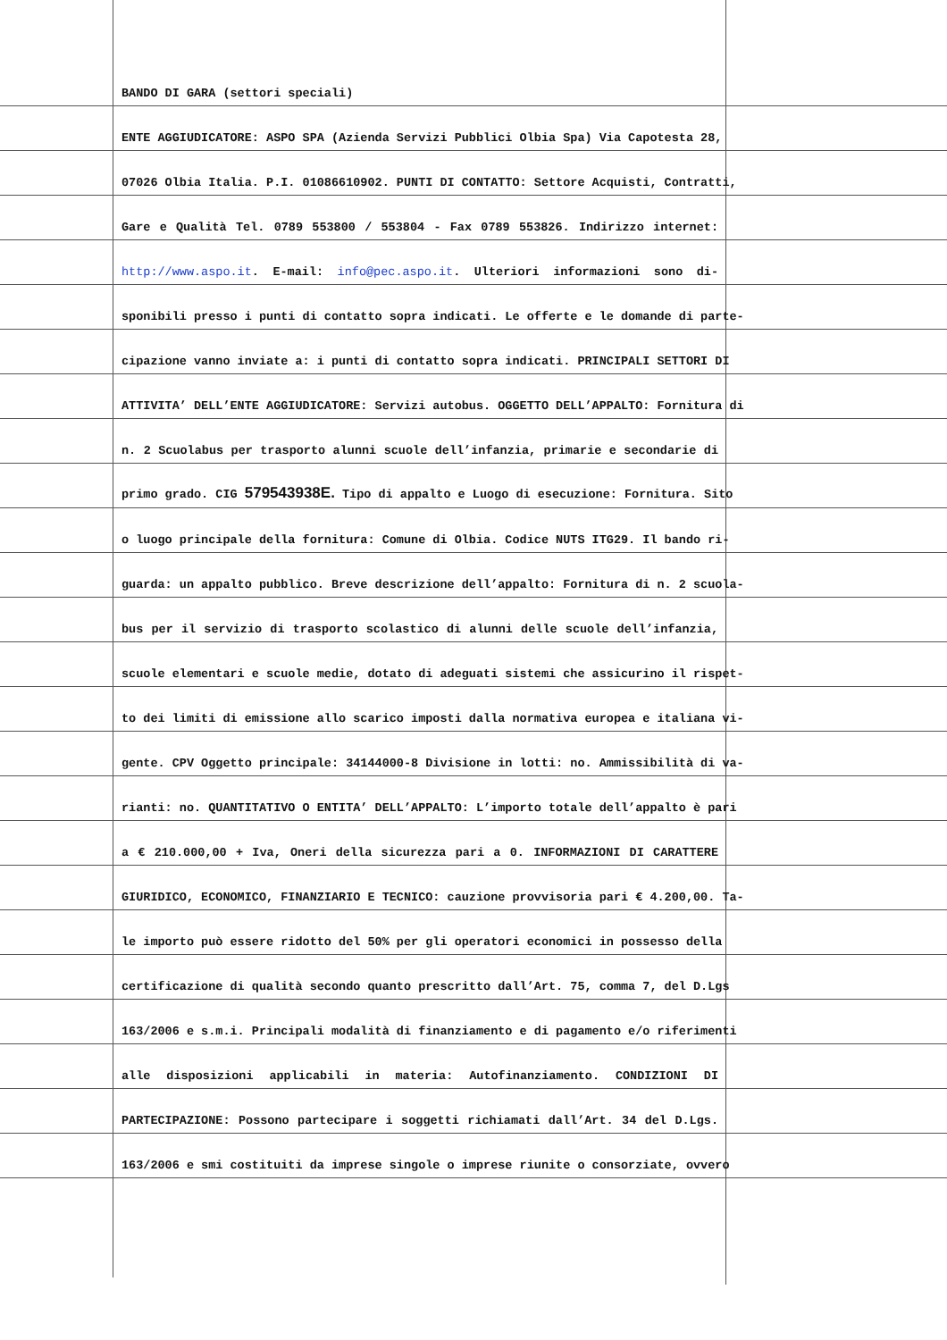BANDO DI GARA (settori speciali)
ENTE AGGIUDICATORE: ASPO SPA (Azienda Servizi Pubblici Olbia Spa) Via Capotesta 28,
07026 Olbia Italia. P.I. 01086610902. PUNTI DI CONTATTO: Settore Acquisti, Contratti,
Gare e Qualità Tel. 0789 553800 / 553804 - Fax 0789 553826. Indirizzo internet:
http://www.aspo.it. E-mail: info@pec.aspo.it. Ulteriori informazioni sono di-
sponibili presso i punti di contatto sopra indicati. Le offerte e le domande di parte-
cipazione vanno inviate a: i punti di contatto sopra indicati. PRINCIPALI SETTORI DI
ATTIVITA’ DELL’ENTE AGGIUDICATORE: Servizi autobus. OGGETTO DELL’APPALTO: Fornitura di
n. 2 Scuolabus per trasporto alunni scuole dell’infanzia, primarie e secondarie di
primo grado. CIG 579543938E. Tipo di appalto e Luogo di esecuzione: Fornitura. Sito
o luogo principale della fornitura: Comune di Olbia. Codice NUTS ITG29. Il bando ri-
guarda: un appalto pubblico. Breve descrizione dell’appalto: Fornitura di n. 2 scuola-
bus per il servizio di trasporto scolastico di alunni delle scuole dell’infanzia,
scuole elementari e scuole medie, dotato di adeguati sistemi che assicurino il rispet-
to dei limiti di emissione allo scarico imposti dalla normativa europea e italiana vi-
gente. CPV Oggetto principale: 34144000-8 Divisione in lotti: no. Ammissibilità di va-
rianti: no. QUANTITATIVO O ENTITA’ DELL’APPALTO: L’importo totale dell’appalto è pari
a € 210.000,00 + Iva, Oneri della sicurezza pari a 0. INFORMAZIONI DI CARATTERE
GIURIDICO, ECONOMICO, FINANZIARIO E TECNICO: cauzione provvisoria pari € 4.200,00. Ta-
le importo può essere ridotto del 50% per gli operatori economici in possesso della
certificazione di qualità secondo quanto prescritto dall’Art. 75, comma 7, del D.Lgs
163/2006 e s.m.i. Principali modalità di finanziamento e di pagamento e/o riferimenti
alle disposizioni applicabili in materia: Autofinanziamento. CONDIZIONI DI
PARTECIPAZIONE: Possono partecipare i soggetti richiamati dall’Art. 34 del D.Lgs.
163/2006 e smi costituiti da imprese singole o imprese riunite o consorziate, ovvero